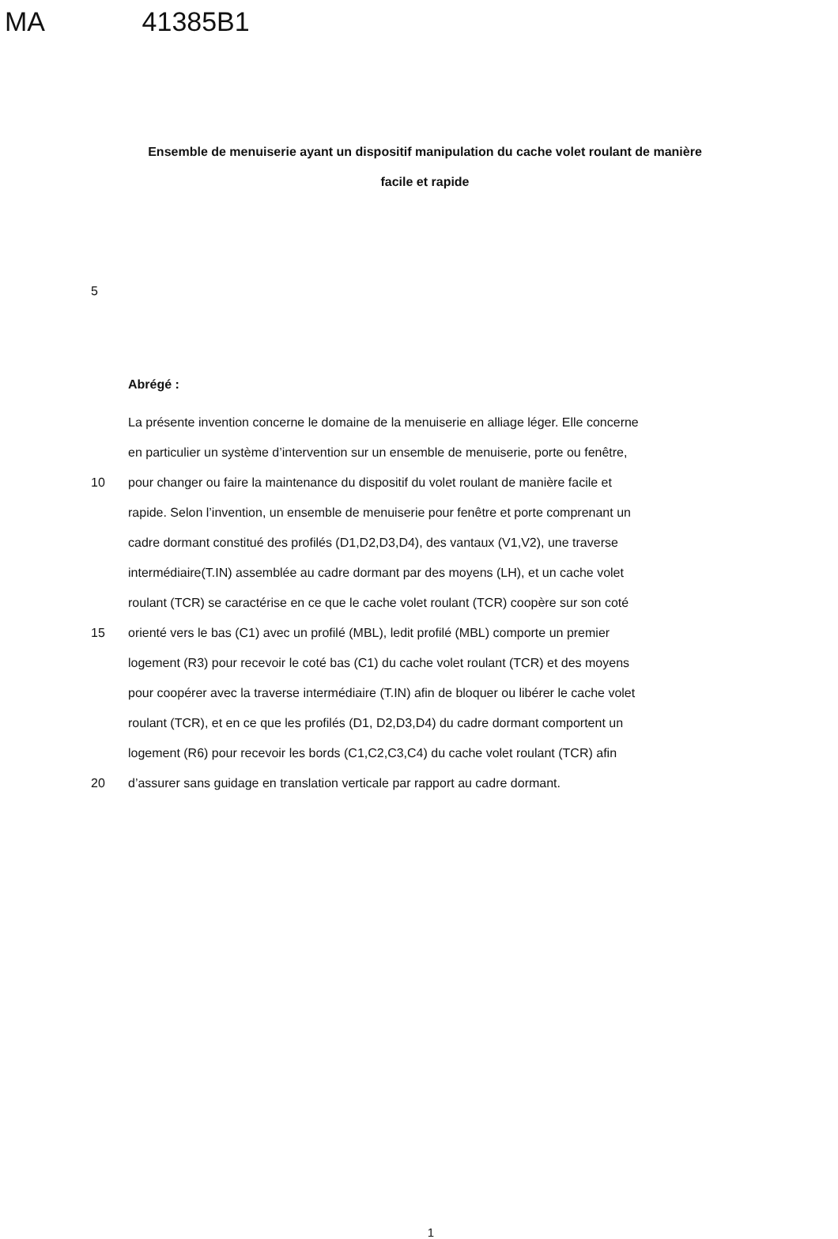MA 41385B1
Ensemble de menuiserie ayant un dispositif manipulation du cache volet roulant de manière facile et rapide
5
Abrégé :
La présente invention concerne le domaine de la menuiserie en alliage léger. Elle concerne
en particulier un système d’intervention sur un ensemble de menuiserie, porte ou fenêtre,
10 pour changer ou faire la maintenance du dispositif du volet roulant de manière facile et
rapide. Selon l’invention, un ensemble de menuiserie pour fenêtre et porte comprenant un
cadre dormant constitué des profilés (D1,D2,D3,D4), des vantaux (V1,V2), une traverse
intermédiaire(T.IN) assemblée au cadre dormant par des moyens (LH), et un cache volet
roulant (TCR) se caractérise en ce que le cache volet roulant (TCR) coopère sur son coté
15 orienté vers le bas (C1) avec un profilé (MBL), ledit profilé (MBL) comporte un premier
logement (R3) pour recevoir le coté bas (C1) du cache volet roulant (TCR) et des moyens
pour coopérer avec la traverse intermédiaire (T.IN) afin de bloquer ou libérer le cache volet
roulant (TCR), et en ce que les profilés (D1, D2,D3,D4) du cadre dormant comportent un
logement (R6) pour recevoir les bords (C1,C2,C3,C4) du cache volet roulant (TCR) afin
20 d’assurer sans guidage en translation verticale par rapport au cadre dormant.
1